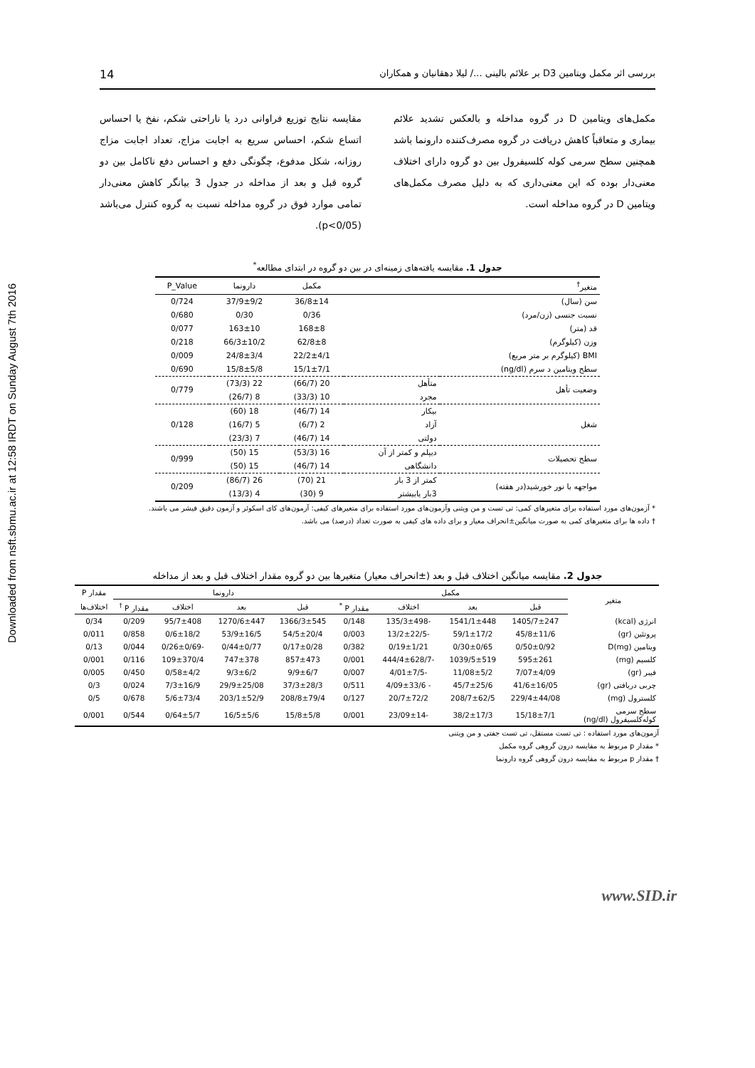Downloaded from nsft.sbmu.ac.ir at 12:58 IRDT on Sunday August 7th 2016
بررسی اثر مکمل ویتامین D3 بر علائم بالینی .../ لیلا دهقانیان و همکاران 14
مکمل‌های ویتامین D در گروه مداخله و بالعکس تشدید علائم بیماری و متعاقباً کاهش دریافت در گروه مصرف‌کننده دارونما باشد همچنین سطح سرمی کوله کلسیفرول بین دو گروه دارای اختلاف معنی‌دار بوده که این معنی‌داری که به دلیل مصرف مکمل‌های ویتامین D در گروه مداخله است.
مقایسه نتایج توزیع فراوانی درد یا ناراحتی شکم، نفخ یا احساس اتساع شکم، احساس سریع به اجابت مزاج، تعداد اجابت مزاج روزانه، شکل مدفوع، چگونگی دفع و احساس دفع ناکامل بین دو گروه قبل و بعد از مداخله در جدول 3 بیانگر کاهش معنی‌دار تمامی موارد فوق در گروه مداخله نسبت به گروه کنترل می‌باشد (p<0/05).
جدول 1. مقایسه یافته‌های زمینه‌ای در بین دو گروه در ابتدای مطالعه<sup>*</sup>
| متغیر<sup>†</sup> | | مکمل | دارونما | P_Value |
| --- | --- | --- | --- | --- |
| سن (سال) | | 36/8±14 | 37/9±9/2 | 0/724 |
| نسبت جنسی (زن/مرد) | | 0/36 | 0/30 | 0/680 |
| قد (متر) | | 168±8 | 163±10 | 0/077 |
| وزن (کیلوگرم) | | 62/8±8 | 66/3±10/2 | 0/218 |
| BMI (کیلوگرم بر متر مربع) | | 22/2±4/1 | 24/8±3/4 | 0/009 |
| سطح ویتامین د سرم (ng/dl) | | 15/1±7/1 | 15/8±5/8 | 0/690 |
| وضعیت تأهل | متأهل | 20 (66/7) | 22 (73/3) | 0/779 |
| | مجرد | 10 (33/3) | 8 (26/7) | |
| شغل | بیکار | 14 (46/7) | 18 (60) | 0/128 |
| | آزاد | 2 (6/7) | 5 (16/7) | |
| | دولتی | 14 (46/7) | 7 (23/3) | |
| سطح تحصیلات | دیپلم و کمتر از آن | 16 (53/3) | 15 (50) | 0/999 |
| | دانشگاهی | 14 (46/7) | 15 (50) | |
| مواجهه با نور خورشید(در هفته) | کمتر از 3 بار | 21 (70) | 26 (86/7) | 0/209 |
| | 3بار یابیشتر | 9 (30) | 4 (13/3) | |
* آزمون‌های مورد استفاده برای متغیرهای کمی: تی تست و من ویتنی وآزمون‌های مورد استفاده برای متغیرهای کیفی: آزمون‌های کای اسکوئر و آزمون دقیق فیشر می باشند.
† داده ها برای متغیرهای کمی به صورت میانگین±انحراف معیار و برای داده های کیفی به صورت تعداد (درصد) می باشد.
جدول 2. مقایسه میانگین اختلاف قبل و بعد (±انحراف معیار) متغیرها بین دو گروه مقدار اختلاف قبل و بعد از مداخله
| متغیر | مکمل | | | | دارونما | | | | مقدار P |
| --- | --- | --- | --- | --- | --- | --- | --- | --- | --- |
| | قبل | بعد | اختلاف | مقدار P <sup>*</sup> | قبل | بعد | اختلاف | مقدار P <sup>†</sup> | اختلاف‌ها |
| انرژی (kcal) | 1405/7±247 | 1541/1±448 | -135/3±498 | 0/148 | 1366/3±545 | 1270/6±447 | 95/7±408 | 0/209 | 0/34 |
| پروتئین (gr) | 45/8±11/6 | 59/1±17/2 | -13/2±22/5 | 0/003 | 54/5±20/4 | 53/9±16/5 | 0/6±18/2 | 0/858 | 0/011 |
| ویتامین D(mg) | 0/50±0/92 | 0/30±0/65 | 0/19±1/21 | 0/382 | 0/17±0/28 | 0/44±0/77 | -0/26±0/69 | 0/044 | 0/13 |
| کلسیم (mg) | 595±261 | 1039/5±519 | -444/4±628/7 | 0/001 | 857±473 | 747±378 | 109±370/4 | 0/116 | 0/001 |
| فیبر (gr) | 7/07±4/09 | 11/08±5/2 | -4/01±7/5 | 0/007 | 9/9±6/7 | 9/3±6/2 | 0/58±4/2 | 0/450 | 0/005 |
| چربی دریافتی (gr) | 41/6±16/05 | 45/7±25/6 | - 4/09±33/6 | 0/511 | 37/3±28/3 | 29/9±25/08 | 7/3±16/9 | 0/024 | 0/3 |
| کلسترول (mg) | 229/4±44/08 | 208/7±62/5 | 20/7±72/2 | 0/127 | 208/8±79/4 | 203/1±52/9 | 5/6±73/4 | 0/678 | 0/5 |
| سطح سرمی کوله‌کلسیفرول (ng/dl) | 15/18±7/1 | 38/2±17/3 | -23/09±14 | 0/001 | 15/8±5/8 | 16/5±5/6 | 0/64±5/7 | 0/544 | 0/001 |
آزمون‌های مورد استفاده : تی تست مستقل، تی تست جفتی و من ویتنی
* مقدار p مربوط به مقایسه درون گروهی گروه مکمل
† مقدار p مربوط به مقایسه درون گروهی گروه دارونما
www.SID.ir